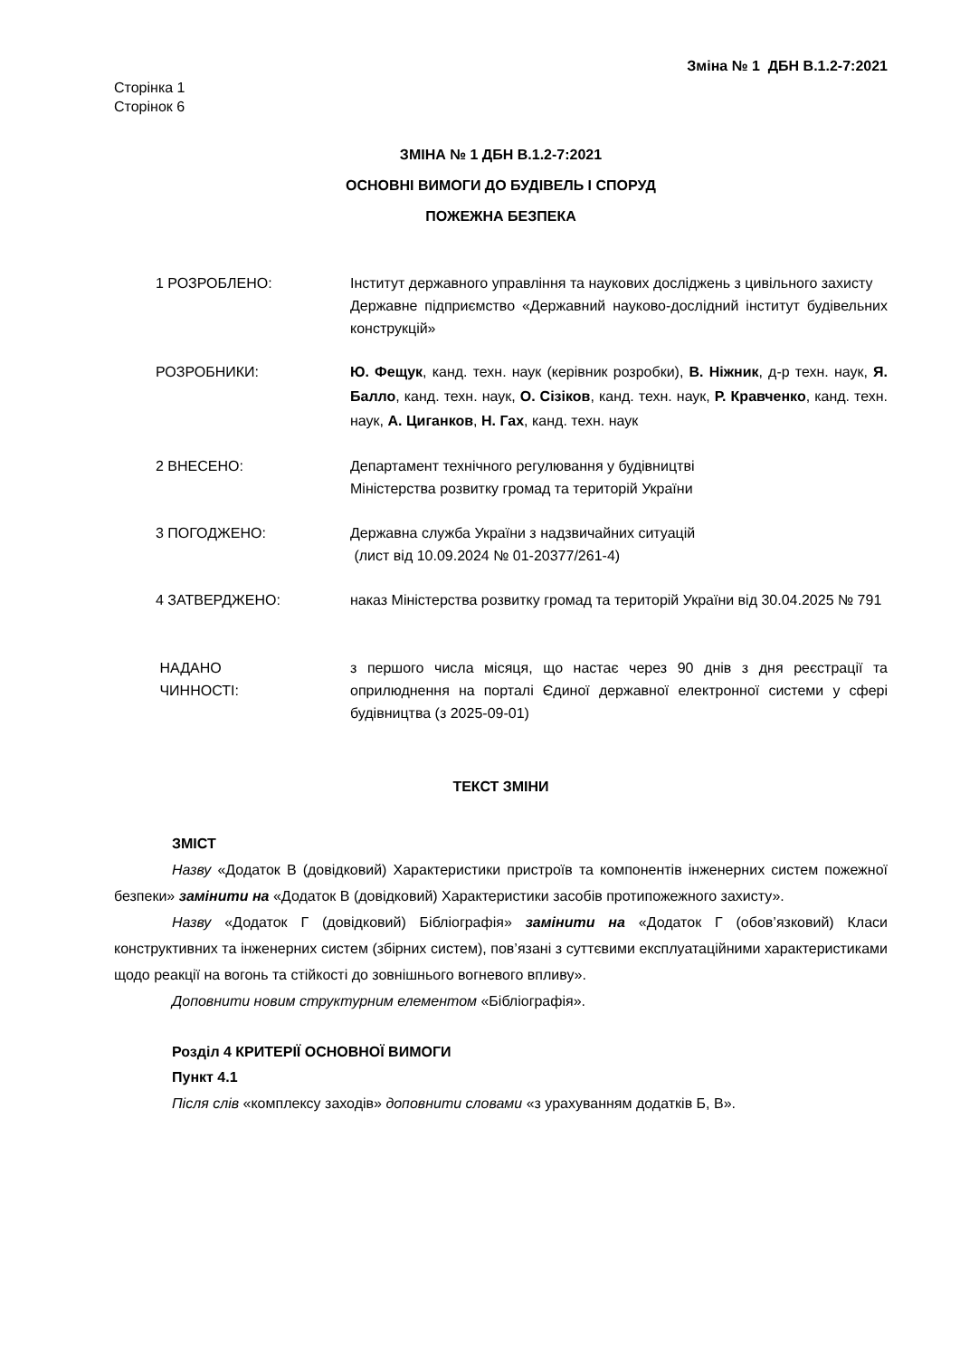Зміна № 1 ДБН В.1.2-7:2021
Сторінка 1
Сторінок 6
ЗМІНА № 1 ДБН В.1.2-7:2021
ОСНОВНІ ВИМОГИ ДО БУДІВЕЛЬ І СПОРУД
ПОЖЕЖНА БЕЗПЕКА
1 РОЗРОБЛЕНО: Інститут державного управління та наукових досліджень з цивільного захисту
Державне підприємство «Державний науково-дослідний інститут будівельних конструкцій»
РОЗРОБНИКИ: Ю. Фещук, канд. техн. наук (керівник розробки), В. Ніжник, д-р техн. наук, Я. Балло, канд. техн. наук, О. Сізіков, канд. техн. наук, Р. Кравченко, канд. техн. наук, А. Циганков, Н. Гах, канд. техн. наук
2 ВНЕСЕНО: Департамент технічного регулювання у будівництві
Міністерства розвитку громад та територій України
3 ПОГОДЖЕНО: Державна служба України з надзвичайних ситуацій
(лист від 10.09.2024 № 01-20377/261-4)
4 ЗАТВЕРДЖЕНО: наказ Міністерства розвитку громад та територій України від 30.04.2025 № 791
НАДАНО
ЧИННОСТІ:
з першого числа місяця, що настає через 90 днів з дня реєстрації та оприлюднення на порталі Єдиної державної електронної системи у сфері будівництва (з 2025-09-01)
ТЕКСТ ЗМІНИ
ЗМІСТ
Назву «Додаток В (довідковий) Характеристики пристроїв та компонентів інженерних систем пожежної безпеки» замінити на «Додаток В (довідковий) Характеристики засобів протипожежного захисту».
Назву «Додаток Г (довідковий) Бібліографія» замінити на «Додаток Г (обов’язковий) Класи конструктивних та інженерних систем (збірних систем), пов’язані з суттєвими експлуатаційними характеристиками щодо реакції на вогонь та стійкості до зовнішнього вогневого впливу».
Доповнити новим структурним елементом «Бібліографія».
Розділ 4 КРИТЕРІЇ ОСНОВНОЇ ВИМОГИ
Пункт 4.1
Після слів «комплексу заходів» доповнити словами «з урахуванням додатків Б, В».